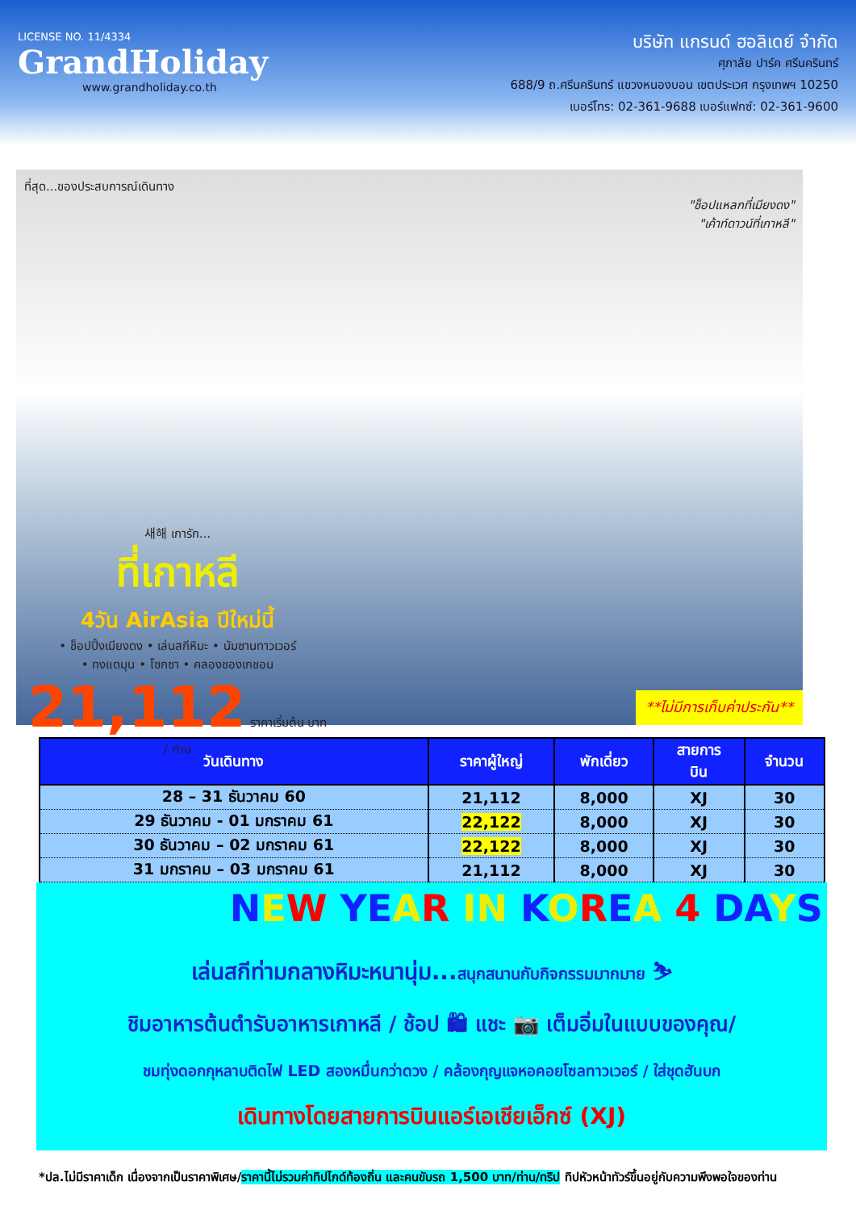LICENSE NO. 11/4334
GrandHoliday
www.grandholiday.co.th
บริษัท แกรนด์ ฮอลิเดย์ จำกัด
ศุภาลัย ปาร์ค ศรีนครินทร์
688/9 ถ.ศรีนครินทร์ แขวงหนองบอน เขตประเวศ กรุงเทพฯ 10250
เบอร์โทร: 02-361-9688 เบอร์แฟกซ์: 02-361-9600
ที่สุด...ของประสบการณ์เดินทาง
"ช็อปแหลกที่เมียงดง"
"เค้าท์ดาวน์ที่เกาหลี"
새해 เการัก...
ที่เกาหลี
4วัน AirAsia ปีใหม่นี้
• ช็อปปิ้งเมียงดง • เล่นสกีหิมะ • นัมซานทาวเวอร์
• ทงแดมุน • โซกซา • คลองชองเกชอน
21,112 ราคาเริ่มต้น บาท / ท่าน
**ไม่มีการเก็บค่าประกัน**
| วันเดินทาง | ราคาผู้ใหญ่ | พักเดี่ยว | สายการ บิน | จำนวน |
| --- | --- | --- | --- | --- |
| 28 – 31 ธันวาคม 60 | 21,112 | 8,000 | XJ | 30 |
| 29 ธันวาคม - 01 มกราคม 61 | 22,122 | 8,000 | XJ | 30 |
| 30 ธันวาคม – 02 มกราคม 61 | 22,122 | 8,000 | XJ | 30 |
| 31 มกราคม – 03 มกราคม 61 | 21,112 | 8,000 | XJ | 30 |
NEW YEAR IN KOREA 4 DAYS
เล่นสกีท่ามกลางหิมะหนานุ่ม...สนุกสนานกับกิจกรรมมากมาย ⛷
ชิมอาหารต้นตำรับอาหารเกาหลี / ช้อป 🛍 แชะ 📷 เต็มอิ่มในแบบของคุณ/
ชมทุ่งดอกกุหลาบติดไฟ LED สองหมื่นกว่าดวง / คล้องกุญแจหอคอยโซลทาวเวอร์ / ใส่ชุดฮันบก
เดินทางโดยสายการบินแอร์เอเชียเอ็กซ์ (XJ)
*ปล.ไม่มีราคาเด็ก เนื่องจากเป็นราคาพิเศษ/ราคานี้ไม่รวมค่าทิปไกด์ท้องถิ่น และคนขับรถ 1,500 บาท/ท่าน/ทริป ทิปหัวหน้าทัวร์ขึ้นอยู่กับความพึงพอใจของท่าน